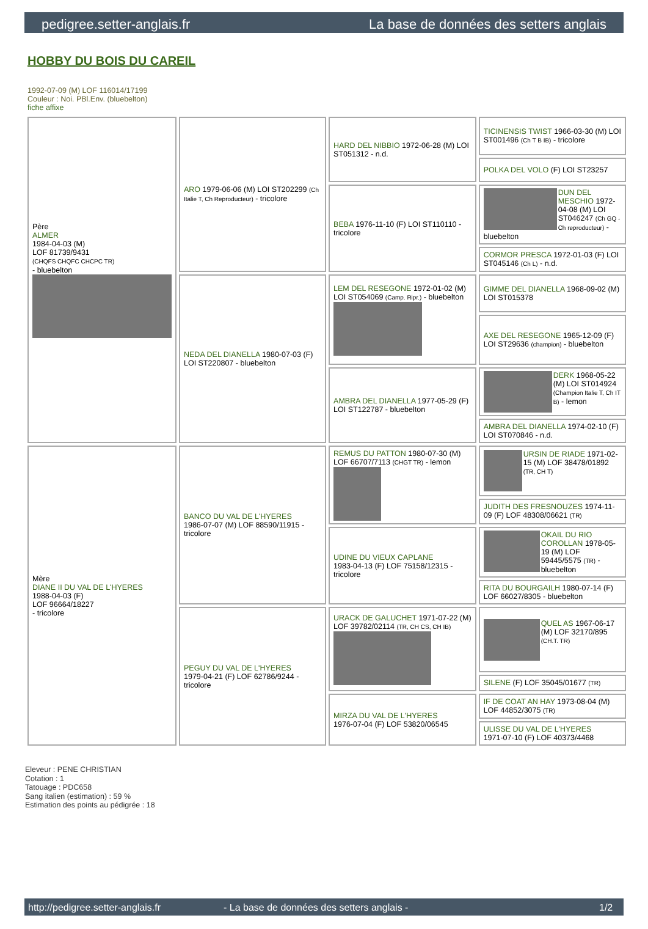pedigree.setter-anglais.fr La base de données des setters anglais
HOBBY DU BOIS DU CAREIL
1992-07-09 (M) LOF 116014/17199
Couleur : Noi. PBl.Env. (bluebelton)
fiche affixe
| Père ALMER 1984-04-03 (M) LOF 81739/9431 (CHQFS CHQFC CHCPC TR) - bluebelton | ARO 1979-06-06 (M) LOI ST202299 (Ch Italie T, Ch Reproducteur) - tricolore | HARD DEL NIBBIO 1972-06-28 (M) LOI ST051312 - n.d. | TICINENSIS TWIST 1966-03-30 (M) LOI ST001496 (Ch T B IB) - tricolore |
| | | | POLKA DEL VOLO (F) LOI ST23257 |
| | | BEBA 1976-11-10 (F) LOI ST110110 - tricolore | DUN DEL MESCHIO 1972-04-08 (M) LOI ST046247 (Ch GQ - Ch reproducteur) - bluebelton |
| | | | CORMOR PRESCA 1972-01-03 (F) LOI ST045146 (Ch L) - n.d. |
| | NEDA DEL DIANELLA 1980-07-03 (F) LOI ST220807 - bluebelton | LEM DEL RESEGONE 1972-01-02 (M) LOI ST054069 (Camp. Ripr.) - bluebelton | GIMME DEL DIANELLA 1968-09-02 (M) LOI ST015378 |
| | | | AXE DEL RESEGONE 1965-12-09 (F) LOI ST29636 (champion) - bluebelton |
| | | AMBRA DEL DIANELLA 1977-05-29 (F) LOI ST122787 - bluebelton | DERK 1968-05-22 (M) LOI ST014924 (Champion Italie T, Ch IT B) - lemon |
| | | | AMBRA DEL DIANELLA 1974-02-10 (F) LOI ST070846 - n.d. |
| Mère DIANE II DU VAL DE L'HYERES 1988-04-03 (F) LOF 96664/18227 - tricolore | BANCO DU VAL DE L'HYERES 1986-07-07 (M) LOF 88590/11915 - tricolore | REMUS DU PATTON 1980-07-30 (M) LOF 66707/7113 (CHGT TR) - lemon | URSIN DE RIADE 1971-02-15 (M) LOF 38478/01892 (TR, CH T) |
| | | | JUDITH DES FRESNOUZES 1974-11-09 (F) LOF 48308/06621 (TR) |
| | | UDINE DU VIEUX CAPLANE 1983-04-13 (F) LOF 75158/12315 - tricolore | OKAIL DU RIO COROLLAN 1978-05-19 (M) LOF 59445/5575 (TR) - bluebelton |
| | | | RITA DU BOURGAILH 1980-07-14 (F) LOF 66027/8305 - bluebelton |
| | PEGUY DU VAL DE L'HYERES 1979-04-21 (F) LOF 62786/9244 - tricolore | URACK DE GALUCHET 1971-07-22 (M) LOF 39782/02114 (TR, CH CS, CH IB) | QUEL AS 1967-06-17 (M) LOF 32170/895 (CH.T. TR) |
| | | | SILENE (F) LOF 35045/01677 (TR) |
| | | MIRZA DU VAL DE L'HYERES 1976-07-04 (F) LOF 53820/06545 | IF DE COAT AN HAY 1973-08-04 (M) LOF 44852/3075 (TR) |
| | | | ULISSE DU VAL DE L'HYERES 1971-07-10 (F) LOF 40373/4468 |
Eleveur : PENE CHRISTIAN
Cotation : 1
Tatouage : PDC658
Sang italien (estimation) : 59 %
Estimation des points au pédigrée : 18
http://pedigree.setter-anglais.fr - La base de données des setters anglais - 1/2